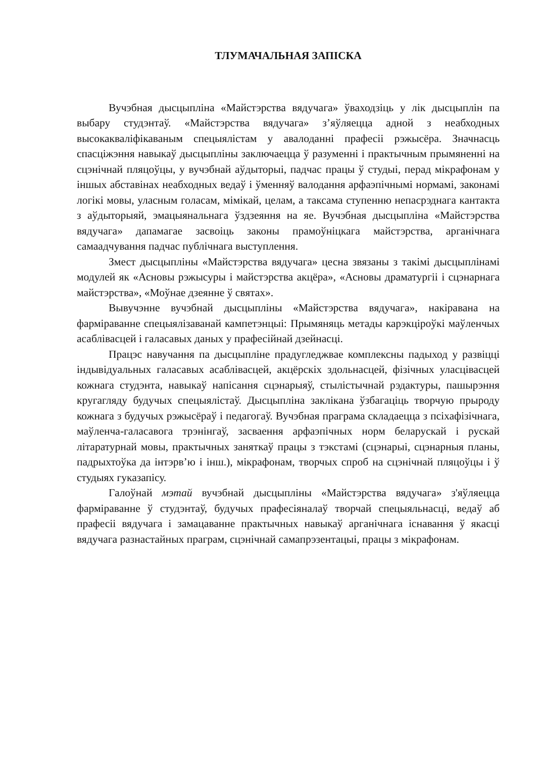ТЛУМАЧАЛЬНАЯ ЗАПІСКА
Вучэбная дысцыпліна «Майстэрства вядучага» ўваходзіць у лік дысцыплін па выбару студэнтаў. «Майстэрства вядучага» з’яўляецца адной з неабходных высокакваліфікаваным спецыялістам у авалоданні прафесіі рэжысёра. Значнасць спасціжэння навыкаў дысцыпліны заключаецца ў разуменні і практычным прымяненні на сцэнічнай пляцоўцы, у вучэбнай аўдыторыі, падчас працы ў студыі, перад мікрафонам у іншых абставінах неабходных ведаў і ўменняў валодання арфаэпічнымі нормамі, законамі логікі мовы, уласным голасам, мімікай, целам, а таксама ступенню непасрэднага кантакта з аўдыторыяй, эмацыянальнага ўздзеяння на яе. Вучэбная дысцыпліна «Майстэрства вядучага» дапамагае засвоіць законы прамоўніцкага майстэрства, арганічнага самаадчування падчас публічнага выступлення.
Змест дысцыпліны «Майстэрства вядучага» цесна звязаны з такімі дысцыплінамі модулей як «Асновы рэжысуры і майстэрства акцёра», «Асновы драматургіі і сцэнарнага майстэрства», «Моўнае дзеянне ў святах».
Вывучэнне вучэбнай дысцыпліны «Майстэрства вядучага», накіравана на фарміраванне спецыялізаванай кампетэнцыі: Прымяняць метады карэкціроўкі маўленчых асаблівасцей і галасавых даных у прафесійнай дзейнасці.
Працэс навучання па дысцыпліне прадугледжвае комплексны падыход у развіцці індывідуальных галасавых асаблівасцей, акцёрскіх здольнасцей, фізічных уласцівасцей кожнага студэнта, навыкаў напісання сцэнарыяў, стылістычнай рэдактуры, пашырэння кругагляду будучых спецыялістаў. Дысцыпліна заклікана ўзбагаціць творчую прыроду кожнага з будучых рэжысёраў і педагогаў. Вучэбная праграма складаецца з псіхафізічнага, маўленча-галасавога трэнінгаў, засваення арфаэпічных норм беларускай і рускай літаратурнай мовы, практычных заняткаў працы з тэкстамі (сцэнарыі, сцэнарныя планы, падрыхтоўка да інтэрв’ю і інш.), мікрафонам, творчых спроб на сцэнічнай пляцоўцы і ў студыях гуказапісу.
Галоўнай мэтай вучэбнай дысцыпліны «Майстэрства вядучага» з'яўляецца фарміраванне ў студэнтаў, будучых прафесіяналаў творчай спецыяльнасці, ведаў аб прафесіі вядучага і замацаванне практычных навыкаў арганічнага існавання ў якасці вядучага разнастайных праграм, сцэнічнай самапрэзентацыі, працы з мікрафонам.